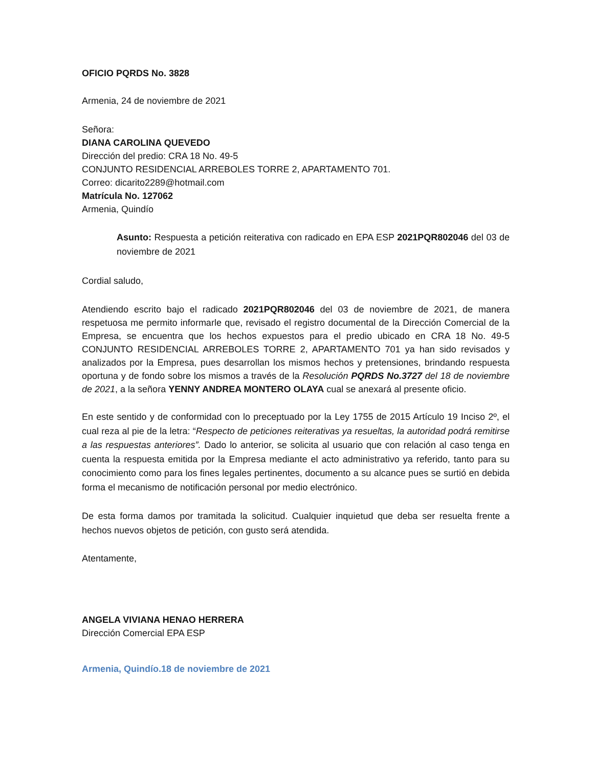OFICIO PQRDS No. 3828
Armenia, 24 de noviembre de 2021
Señora:
DIANA CAROLINA QUEVEDO
Dirección del predio: CRA 18 No. 49-5
CONJUNTO RESIDENCIAL ARREBOLES TORRE 2, APARTAMENTO 701.
Correo: dicarito2289@hotmail.com
Matrícula No. 127062
Armenia, Quindío
Asunto: Respuesta a petición reiterativa con radicado en EPA ESP 2021PQR802046 del 03 de noviembre de 2021
Cordial saludo,
Atendiendo escrito bajo el radicado 2021PQR802046 del 03 de noviembre de 2021, de manera respetuosa me permito informarle que, revisado el registro documental de la Dirección Comercial de la Empresa, se encuentra que los hechos expuestos para el predio ubicado en CRA 18 No. 49-5 CONJUNTO RESIDENCIAL ARREBOLES TORRE 2, APARTAMENTO 701 ya han sido revisados y analizados por la Empresa, pues desarrollan los mismos hechos y pretensiones, brindando respuesta oportuna y de fondo sobre los mismos a través de la Resolución PQRDS No.3727 del 18 de noviembre de 2021, a la señora YENNY ANDREA MONTERO OLAYA cual se anexará al presente oficio.
En este sentido y de conformidad con lo preceptuado por la Ley 1755 de 2015 Artículo 19 Inciso 2º, el cual reza al pie de la letra: “Respecto de peticiones reiterativas ya resueltas, la autoridad podrá remitirse a las respuestas anteriores”. Dado lo anterior, se solicita al usuario que con relación al caso tenga en cuenta la respuesta emitida por la Empresa mediante el acto administrativo ya referido, tanto para su conocimiento como para los fines legales pertinentes, documento a su alcance pues se surtió en debida forma el mecanismo de notificación personal por medio electrónico.
De esta forma damos por tramitada la solicitud. Cualquier inquietud que deba ser resuelta frente a hechos nuevos objetos de petición, con gusto será atendida.
Atentamente,
ANGELA VIVIANA HENAO HERRERA
Dirección Comercial EPA ESP
Armenia, Quindío.18 de noviembre de 2021